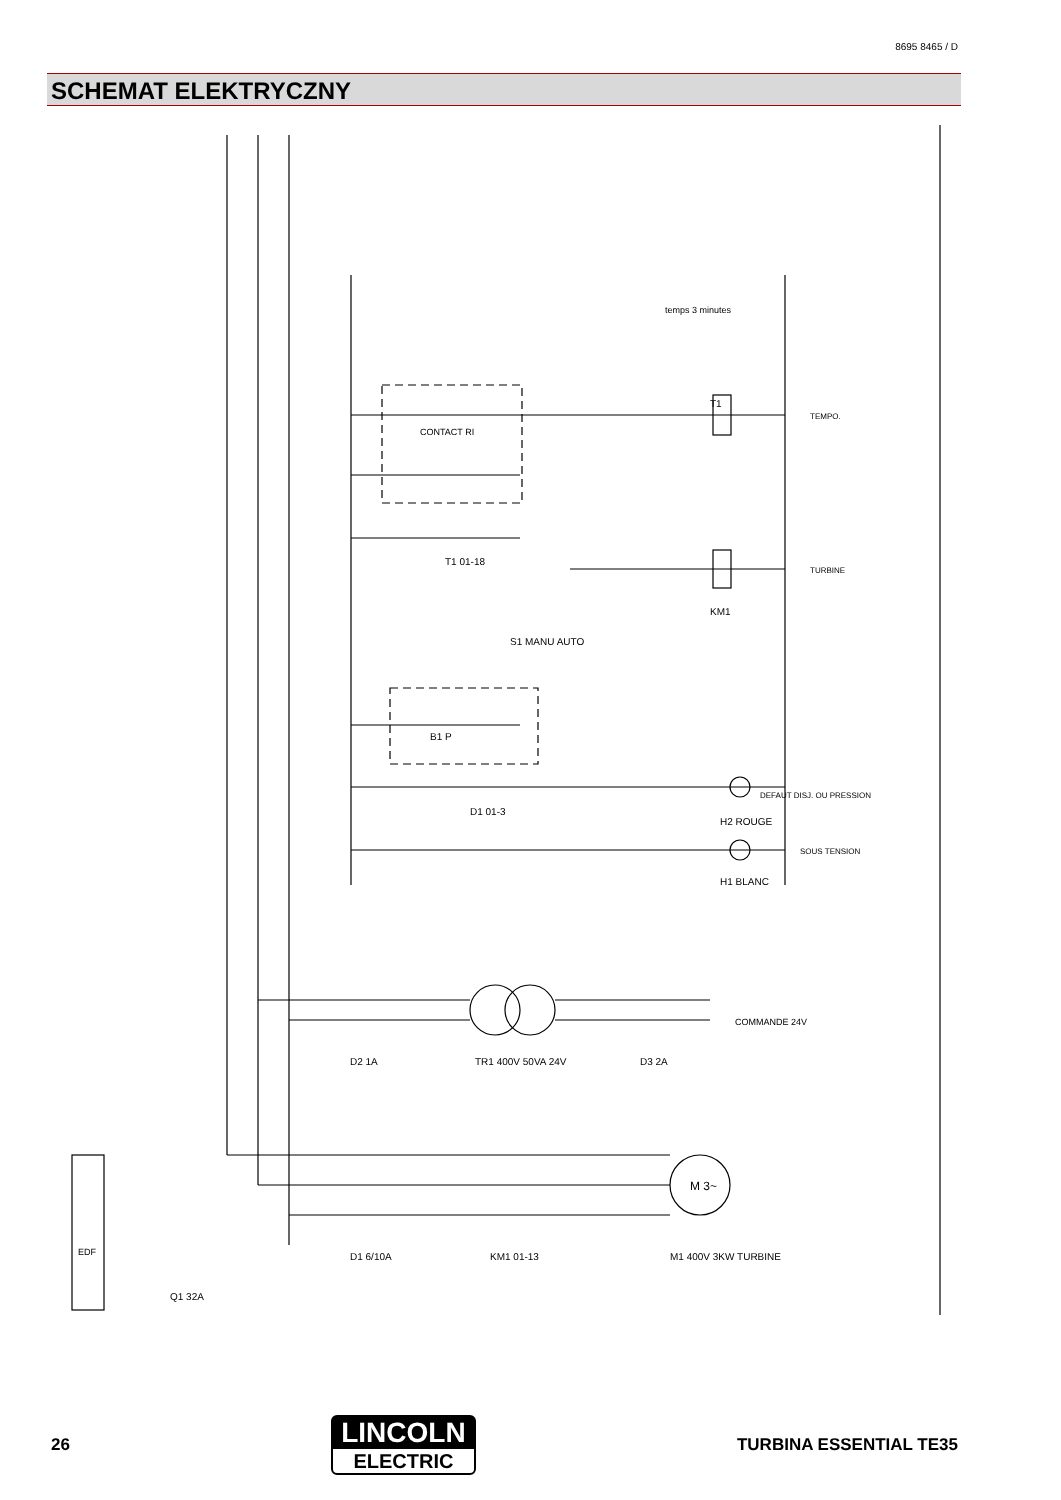8695 8465 / D
SCHEMAT ELEKTRYCZNY
EDF
temps 3 minutes
CONTACT RI
TEMPO.
TURBINE
DEFAUT DISJ. OU PRESSION
SOUS TENSION
COMMANDE 24V
M 3~
Q1 32A
D1 6/10A
KM1 01-13
M1 400V 3KW TURBINE
D2 1A
TR1 400V 50VA 24V
D3 2A
KM1
T1
T1 01-18
S1 MANU AUTO
B1 P
D1 01-3
H2 ROUGE
H1 BLANC
26
LINCOLN
ELECTRIC
TURBINA ESSENTIAL TE35